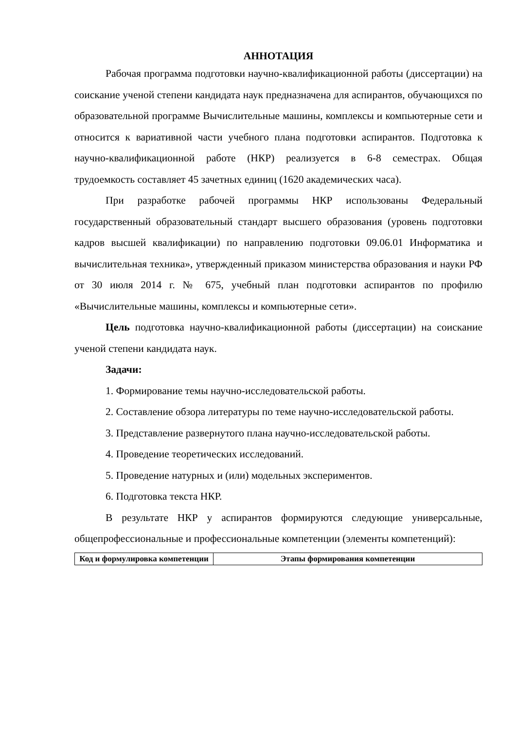АННОТАЦИЯ
Рабочая программа подготовки научно-квалификационной работы (диссертации) на соискание ученой степени кандидата наук предназначена для аспирантов, обучающихся по образовательной программе Вычислительные машины, комплексы и компьютерные сети и относится к вариативной части учебного плана подготовки аспирантов. Подготовка к научно-квалификационной работе (НКР) реализуется в 6-8 семестрах. Общая трудоемкость составляет 45 зачетных единиц (1620 академических часа).
При разработке рабочей программы НКР использованы Федеральный государственный образовательный стандарт высшего образования (уровень подготовки кадров высшей квалификации) по направлению подготовки 09.06.01 Информатика и вычислительная техника», утвержденный приказом министерства образования и науки РФ от 30 июля 2014 г. № 675, учебный план подготовки аспирантов по профилю «Вычислительные машины, комплексы и компьютерные сети».
Цель подготовка научно-квалификационной работы (диссертации) на соискание ученой степени кандидата наук.
Задачи:
1. Формирование темы научно-исследовательской работы.
2. Составление обзора литературы по теме научно-исследовательской работы.
3. Представление развернутого плана научно-исследовательской работы.
4. Проведение теоретических исследований.
5. Проведение натурных и (или) модельных экспериментов.
6. Подготовка текста НКР.
В результате НКР у аспирантов формируются следующие универсальные, общепрофессиональные и профессиональные компетенции (элементы компетенций):
| Код и формулировка компетенции | Этапы формирования компетенции |
| --- | --- |